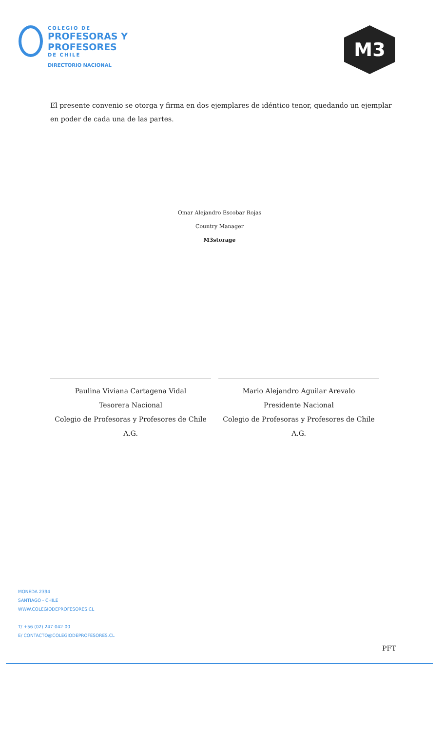COLEGIO DE
PROFESORAS Y
PROFESORES
DE CHILE
DIRECTORIO NACIONAL
M3
El presente convenio se otorga y firma en dos ejemplares de idéntico tenor, quedando un ejemplar en poder de cada una de las partes.
Omar Alejandro Escobar Rojas
Country Manager
M3storage
Paulina Viviana Cartagena Vidal
Tesorera Nacional
Colegio de Profesoras y Profesores de Chile A.G.
Mario Alejandro Aguilar Arevalo
Presidente Nacional
Colegio de Profesoras y Profesores de Chile A.G.
MONEDA 2394
SANTIAGO - CHILE
WWW.COLEGIODEPROFESORES.CL
T/ +56 (02) 247-042-00
E/ CONTACTO@COLEGIODEPROFESORES.CL
PFT